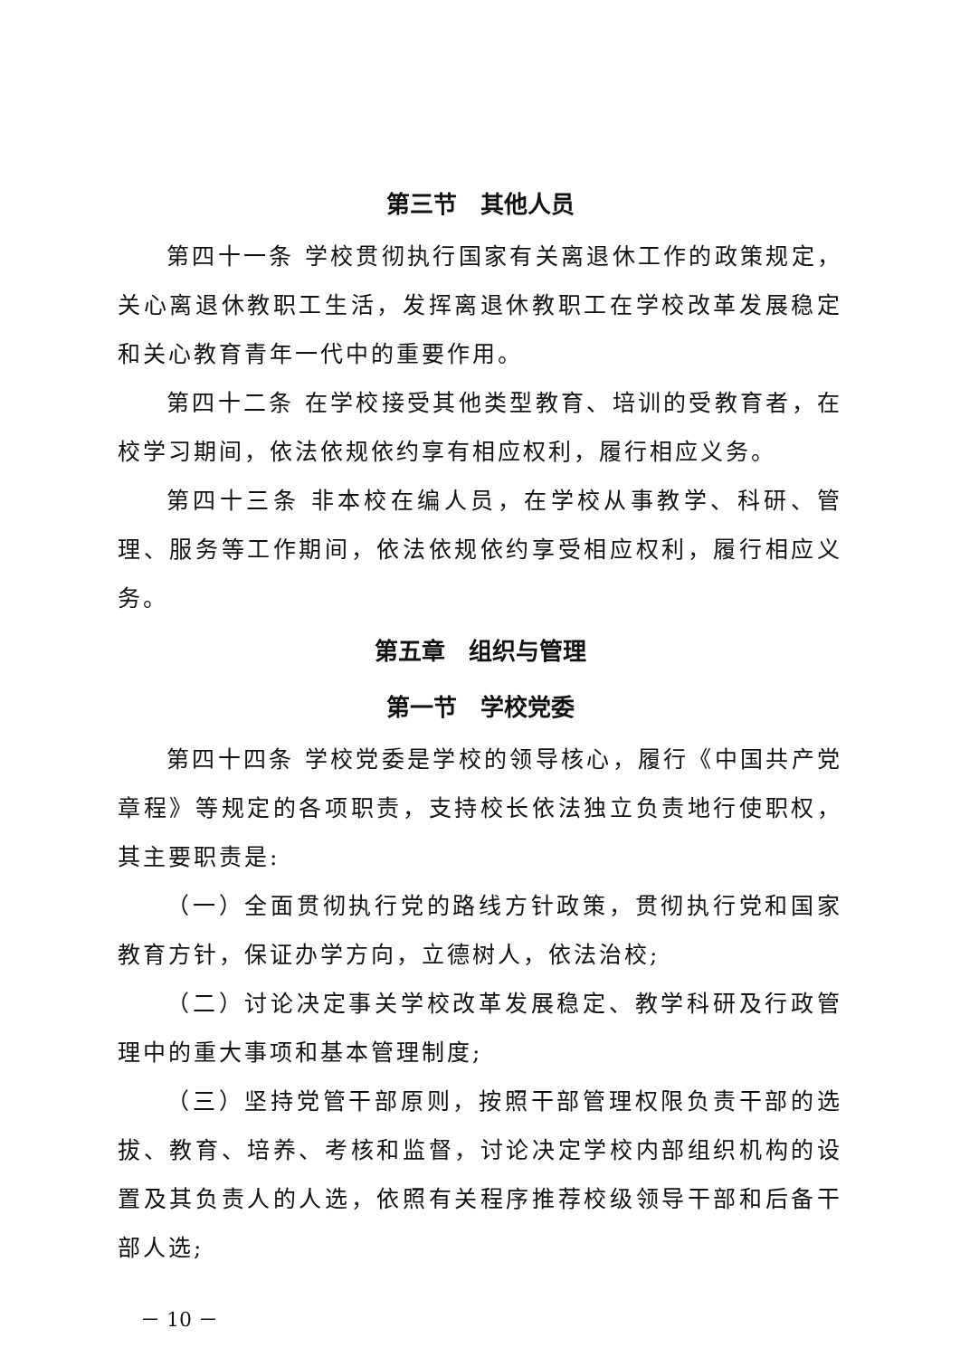第三节　其他人员
第四十一条 学校贯彻执行国家有关离退休工作的政策规定，关心离退休教职工生活，发挥离退休教职工在学校改革发展稳定和关心教育青年一代中的重要作用。
第四十二条 在学校接受其他类型教育、培训的受教育者，在校学习期间，依法依规依约享有相应权利，履行相应义务。
第四十三条 非本校在编人员，在学校从事教学、科研、管理、服务等工作期间，依法依规依约享受相应权利，履行相应义务。
第五章　组织与管理
第一节　学校党委
第四十四条 学校党委是学校的领导核心，履行《中国共产党章程》等规定的各项职责，支持校长依法独立负责地行使职权，其主要职责是:
（一）全面贯彻执行党的路线方针政策，贯彻执行党和国家教育方针，保证办学方向，立德树人，依法治校;
（二）讨论决定事关学校改革发展稳定、教学科研及行政管理中的重大事项和基本管理制度;
（三）坚持党管干部原则，按照干部管理权限负责干部的选拔、教育、培养、考核和监督，讨论决定学校内部组织机构的设置及其负责人的人选，依照有关程序推荐校级领导干部和后备干部人选;
－ 10 －